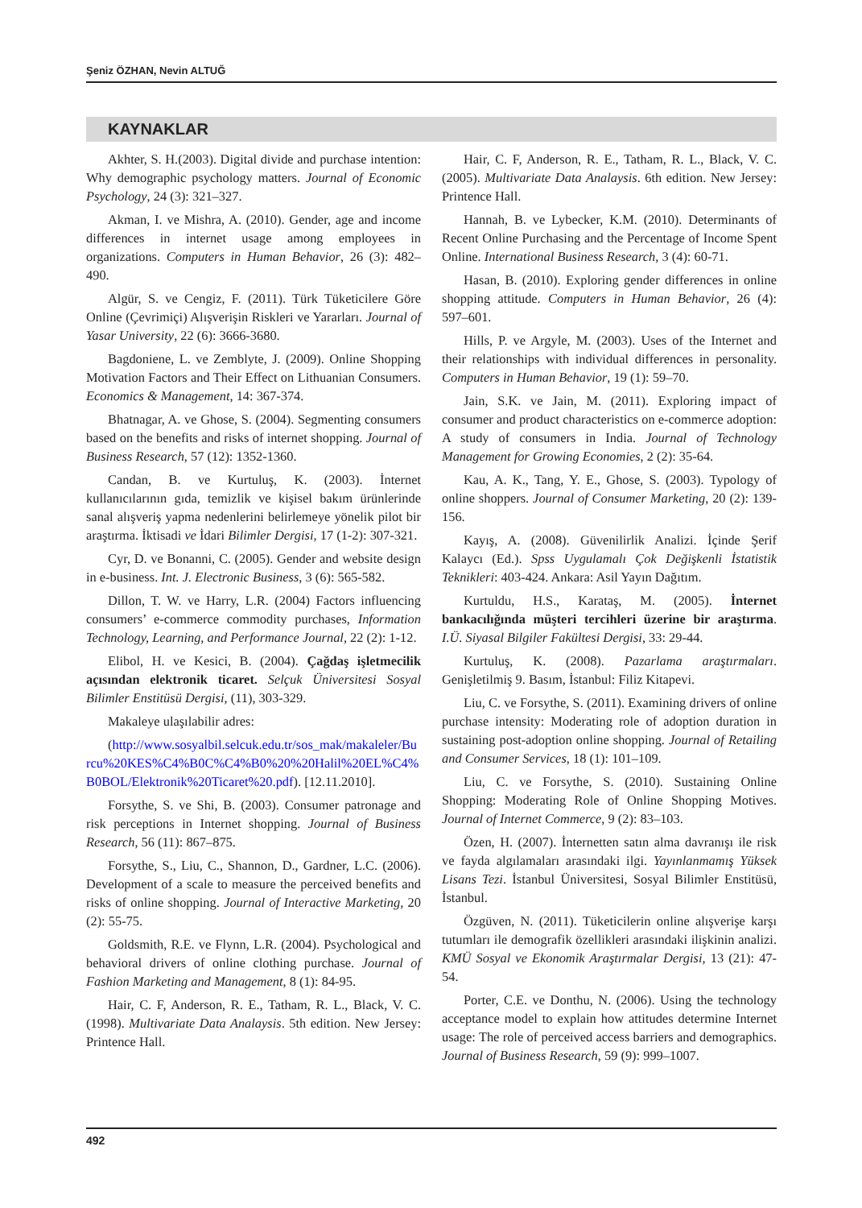Şeniz ÖZHAN, Nevin ALTUĞ
KAYNAKLAR
Akhter, S. H.(2003). Digital divide and purchase intention: Why demographic psychology matters. Journal of Economic Psychology, 24 (3): 321–327.
Akman, I. ve Mishra, A. (2010). Gender, age and income differences in internet usage among employees in organizations. Computers in Human Behavior, 26 (3): 482–490.
Algür, S. ve Cengiz, F. (2011). Türk Tüketicilere Göre Online (Çevrimiçi) Alışverişin Riskleri ve Yararları. Journal of Yasar University, 22 (6): 3666-3680.
Bagdoniene, L. ve Zemblyte, J. (2009). Online Shopping Motivation Factors and Their Effect on Lithuanian Consumers. Economics & Management, 14: 367-374.
Bhatnagar, A. ve Ghose, S. (2004). Segmenting consumers based on the benefits and risks of internet shopping. Journal of Business Research, 57 (12): 1352-1360.
Candan, B. ve Kurtuluş, K. (2003). İnternet kullanıcılarının gıda, temizlik ve kişisel bakım ürünlerinde sanal alışveriş yapma nedenlerini belirlemeye yönelik pilot bir araştırma. İktisadi ve İdari Bilimler Dergisi, 17 (1-2): 307-321.
Cyr, D. ve Bonanni, C. (2005). Gender and website design in e-business. Int. J. Electronic Business, 3 (6): 565-582.
Dillon, T. W. ve Harry, L.R. (2004) Factors influencing consumers’ e-commerce commodity purchases, Information Technology, Learning, and Performance Journal, 22 (2): 1-12.
Elibol, H. ve Kesici, B. (2004). Çağdaş işletmecilik açısından elektronik ticaret. Selçuk Üniversitesi Sosyal Bilimler Enstitüsü Dergisi, (11), 303-329.
Makaleye ulaşılabilir adres:
(http://www.sosyalbil.selcuk.edu.tr/sos_mak/makaleler/Burcu%20KES%C4%B0C%C4%B0%20%20Halil%20EL%C4%B0BOL/Elektronik%20Ticaret%20.pdf). [12.11.2010].
Forsythe, S. ve Shi, B. (2003). Consumer patronage and risk perceptions in Internet shopping. Journal of Business Research, 56 (11): 867–875.
Forsythe, S., Liu, C., Shannon, D., Gardner, L.C. (2006). Development of a scale to measure the perceived benefits and risks of online shopping. Journal of Interactive Marketing, 20 (2): 55-75.
Goldsmith, R.E. ve Flynn, L.R. (2004). Psychological and behavioral drivers of online clothing purchase. Journal of Fashion Marketing and Management, 8 (1): 84-95.
Hair, C. F, Anderson, R. E., Tatham, R. L., Black, V. C. (1998). Multivariate Data Analaysis. 5th edition. New Jersey: Printence Hall.
Hair, C. F, Anderson, R. E., Tatham, R. L., Black, V. C. (2005). Multivariate Data Analaysis. 6th edition. New Jersey: Printence Hall.
Hannah, B. ve Lybecker, K.M. (2010). Determinants of Recent Online Purchasing and the Percentage of Income Spent Online. International Business Research, 3 (4): 60-71.
Hasan, B. (2010). Exploring gender differences in online shopping attitude. Computers in Human Behavior, 26 (4): 597–601.
Hills, P. ve Argyle, M. (2003). Uses of the Internet and their relationships with individual differences in personality. Computers in Human Behavior, 19 (1): 59–70.
Jain, S.K. ve Jain, M. (2011). Exploring impact of consumer and product characteristics on e-commerce adoption: A study of consumers in India. Journal of Technology Management for Growing Economies, 2 (2): 35-64.
Kau, A. K., Tang, Y. E., Ghose, S. (2003). Typology of online shoppers. Journal of Consumer Marketing, 20 (2): 139-156.
Kayış, A. (2008). Güvenilirlik Analizi. İçinde Şerif Kalaycı (Ed.). Spss Uygulamalı Çok Değişkenli İstatistik Teknikleri: 403-424. Ankara: Asil Yayın Dağıtım.
Kurtuldu, H.S., Karataş, M. (2005). İnternet bankacılığında müşteri tercihleri üzerine bir araştırma. I.Ü. Siyasal Bilgiler Fakültesi Dergisi, 33: 29-44.
Kurtuluş, K. (2008). Pazarlama araştırmaları. Genişletilmiş 9. Basım, İstanbul: Filiz Kitapevi.
Liu, C. ve Forsythe, S. (2011). Examining drivers of online purchase intensity: Moderating role of adoption duration in sustaining post-adoption online shopping. Journal of Retailing and Consumer Services, 18 (1): 101–109.
Liu, C. ve Forsythe, S. (2010). Sustaining Online Shopping: Moderating Role of Online Shopping Motives. Journal of Internet Commerce, 9 (2): 83–103.
Özen, H. (2007). İnternetten satın alma davranışı ile risk ve fayda algılamaları arasındaki ilgi. Yayınlanmamış Yüksek Lisans Tezi. İstanbul Üniversitesi, Sosyal Bilimler Enstitüsü, İstanbul.
Özgüven, N. (2011). Tüketicilerin online alışverişe karşı tutumları ile demografik özellikleri arasındaki ilişkinin analizi. KMÜ Sosyal ve Ekonomik Araştırmalar Dergisi, 13 (21): 47-54.
Porter, C.E. ve Donthu, N. (2006). Using the technology acceptance model to explain how attitudes determine Internet usage: The role of perceived access barriers and demographics. Journal of Business Research, 59 (9): 999–1007.
492